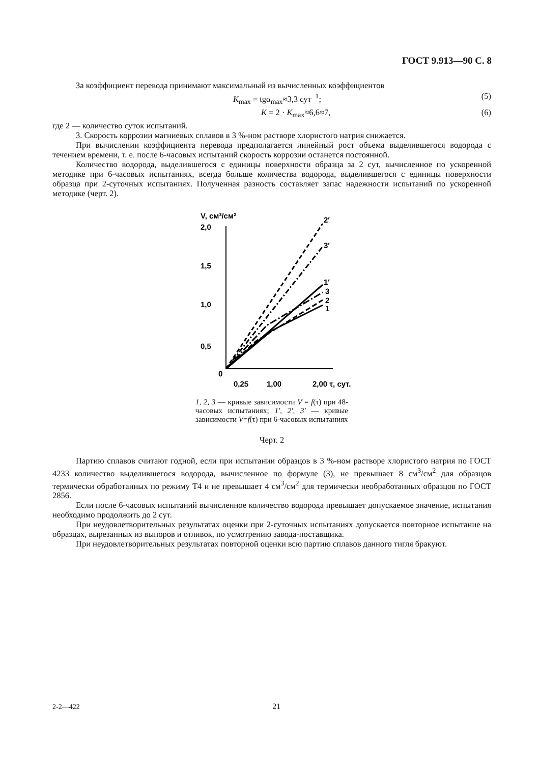ГОСТ 9.913—90 С. 8
За коэффициент перевода принимают максимальный из вычисленных коэффициентов
K<sub>max</sub> = tgα<sub>max</sub>≈3,3 сут<sup>−1</sup>; (5)
K = 2 · K<sub>max</sub>≈6,6≈7, (6)
где 2 — количество суток испытаний.
3. Скорость коррозии магниевых сплавов в 3 %-ном растворе хлористого натрия снижается.
При вычислении коэффициента перевода предполагается линейный рост объема выделившегося водорода с течением времени, т. е. после 6-часовых испытаний скорость коррозии останется постоянной.
Количество водорода, выделившегося с единицы поверхности образца за 2 сут, вычисленное по ускоренной методике при 6-часовых испытаниях, всегда больше количества водорода, выделившегося с единицы поверхности образца при 2-суточных испытаниях. Полученная разность составляет запас надежности испытаний по ускоренной методике (черт. 2).
V, см³/см²
2,0
1,5
1,0
0,5
0
0,25
1,00
2,00 τ, сут.
2′
3′
1′
3
2
1
1, 2, 3 — кривые зависимости V = f(τ) при 48-часовых испытаниях; 1′, 2′, 3′ — кривые зависимости V=f(τ) при 6-часовых испытаниях
Черт. 2
Партию сплавов считают годной, если при испытании образцов в 3 %-ном растворе хлористого натрия по ГОСТ 4233 количество выделившегося водорода, вычисленное по формуле (3), не превышает 8 см<sup>3</sup>/см<sup>2</sup> для образцов термически обработанных по режиму Т4 и не превышает 4 см<sup>3</sup>/см<sup>2</sup> для термически необработанных образцов по ГОСТ 2856.
Если после 6-часовых испытаний вычисленное количество водорода превышает допускаемое значение, испытания необходимо продолжить до 2 сут.
При неудовлетворительных результатах оценки при 2-суточных испытаниях допускается повторное испытание на образцах, вырезанных из выпоров и отливок, по усмотрению завода-поставщика.
При неудовлетворительных результатах повторной оценки всю партию сплавов данного тигля бракуют.
2-2—422 21